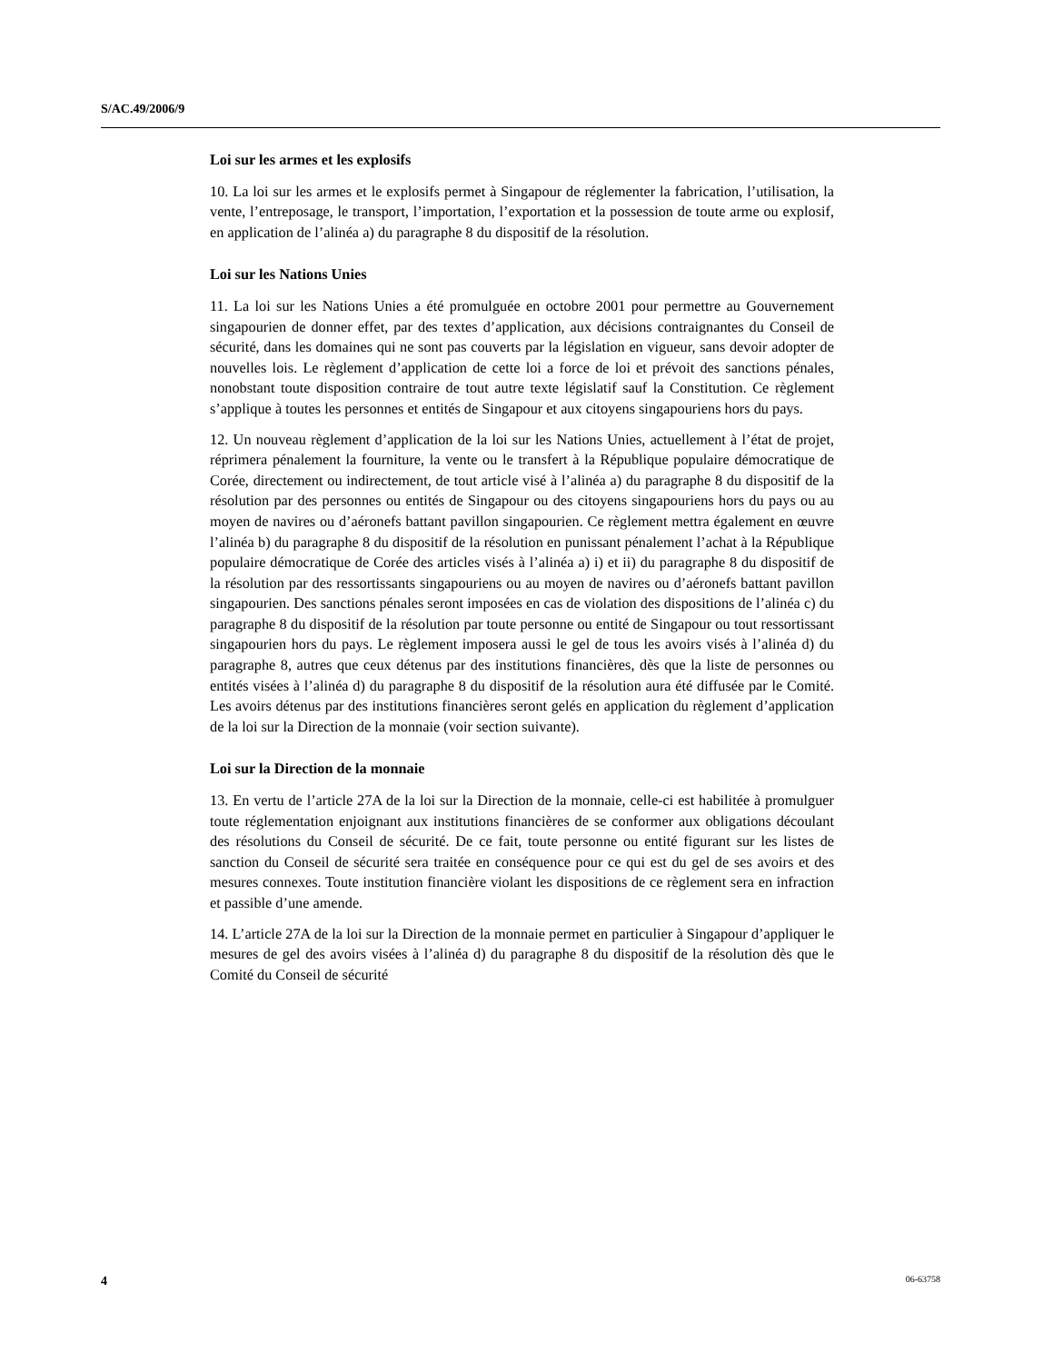S/AC.49/2006/9
Loi sur les armes et les explosifs
10. La loi sur les armes et le explosifs permet à Singapour de réglementer la fabrication, l’utilisation, la vente, l’entreposage, le transport, l’importation, l’exportation et la possession de toute arme ou explosif, en application de l’alinéa a) du paragraphe 8 du dispositif de la résolution.
Loi sur les Nations Unies
11. La loi sur les Nations Unies a été promulguée en octobre 2001 pour permettre au Gouvernement singapourien de donner effet, par des textes d’application, aux décisions contraignantes du Conseil de sécurité, dans les domaines qui ne sont pas couverts par la législation en vigueur, sans devoir adopter de nouvelles lois. Le règlement d’application de cette loi a force de loi et prévoit des sanctions pénales, nonobstant toute disposition contraire de tout autre texte législatif sauf la Constitution. Ce règlement s’applique à toutes les personnes et entités de Singapour et aux citoyens singapouriens hors du pays.
12. Un nouveau règlement d’application de la loi sur les Nations Unies, actuellement à l’état de projet, réprimera pénalement la fourniture, la vente ou le transfert à la République populaire démocratique de Corée, directement ou indirectement, de tout article visé à l’alinéa a) du paragraphe 8 du dispositif de la résolution par des personnes ou entités de Singapour ou des citoyens singapouriens hors du pays ou au moyen de navires ou d’aéronefs battant pavillon singapourien. Ce règlement mettra également en œuvre l’alinéa b) du paragraphe 8 du dispositif de la résolution en punissant pénalement l’achat à la République populaire démocratique de Corée des articles visés à l’alinéa a) i) et ii) du paragraphe 8 du dispositif de la résolution par des ressortissants singapouriens ou au moyen de navires ou d’aéronefs battant pavillon singapourien. Des sanctions pénales seront imposées en cas de violation des dispositions de l’alinéa c) du paragraphe 8 du dispositif de la résolution par toute personne ou entité de Singapour ou tout ressortissant singapourien hors du pays. Le règlement imposera aussi le gel de tous les avoirs visés à l’alinéa d) du paragraphe 8, autres que ceux détenus par des institutions financières, dès que la liste de personnes ou entités visées à l’alinéa d) du paragraphe 8 du dispositif de la résolution aura été diffusée par le Comité. Les avoirs détenus par des institutions financières seront gelés en application du règlement d’application de la loi sur la Direction de la monnaie (voir section suivante).
Loi sur la Direction de la monnaie
13. En vertu de l’article 27A de la loi sur la Direction de la monnaie, celle-ci est habilitée à promulguer toute réglementation enjoignant aux institutions financières de se conformer aux obligations découlant des résolutions du Conseil de sécurité. De ce fait, toute personne ou entité figurant sur les listes de sanction du Conseil de sécurité sera traitée en conséquence pour ce qui est du gel de ses avoirs et des mesures connexes. Toute institution financière violant les dispositions de ce règlement sera en infraction et passible d’une amende.
14. L’article 27A de la loi sur la Direction de la monnaie permet en particulier à Singapour d’appliquer le mesures de gel des avoirs visées à l’alinéa d) du paragraphe 8 du dispositif de la résolution dès que le Comité du Conseil de sécurité
4 06-63758